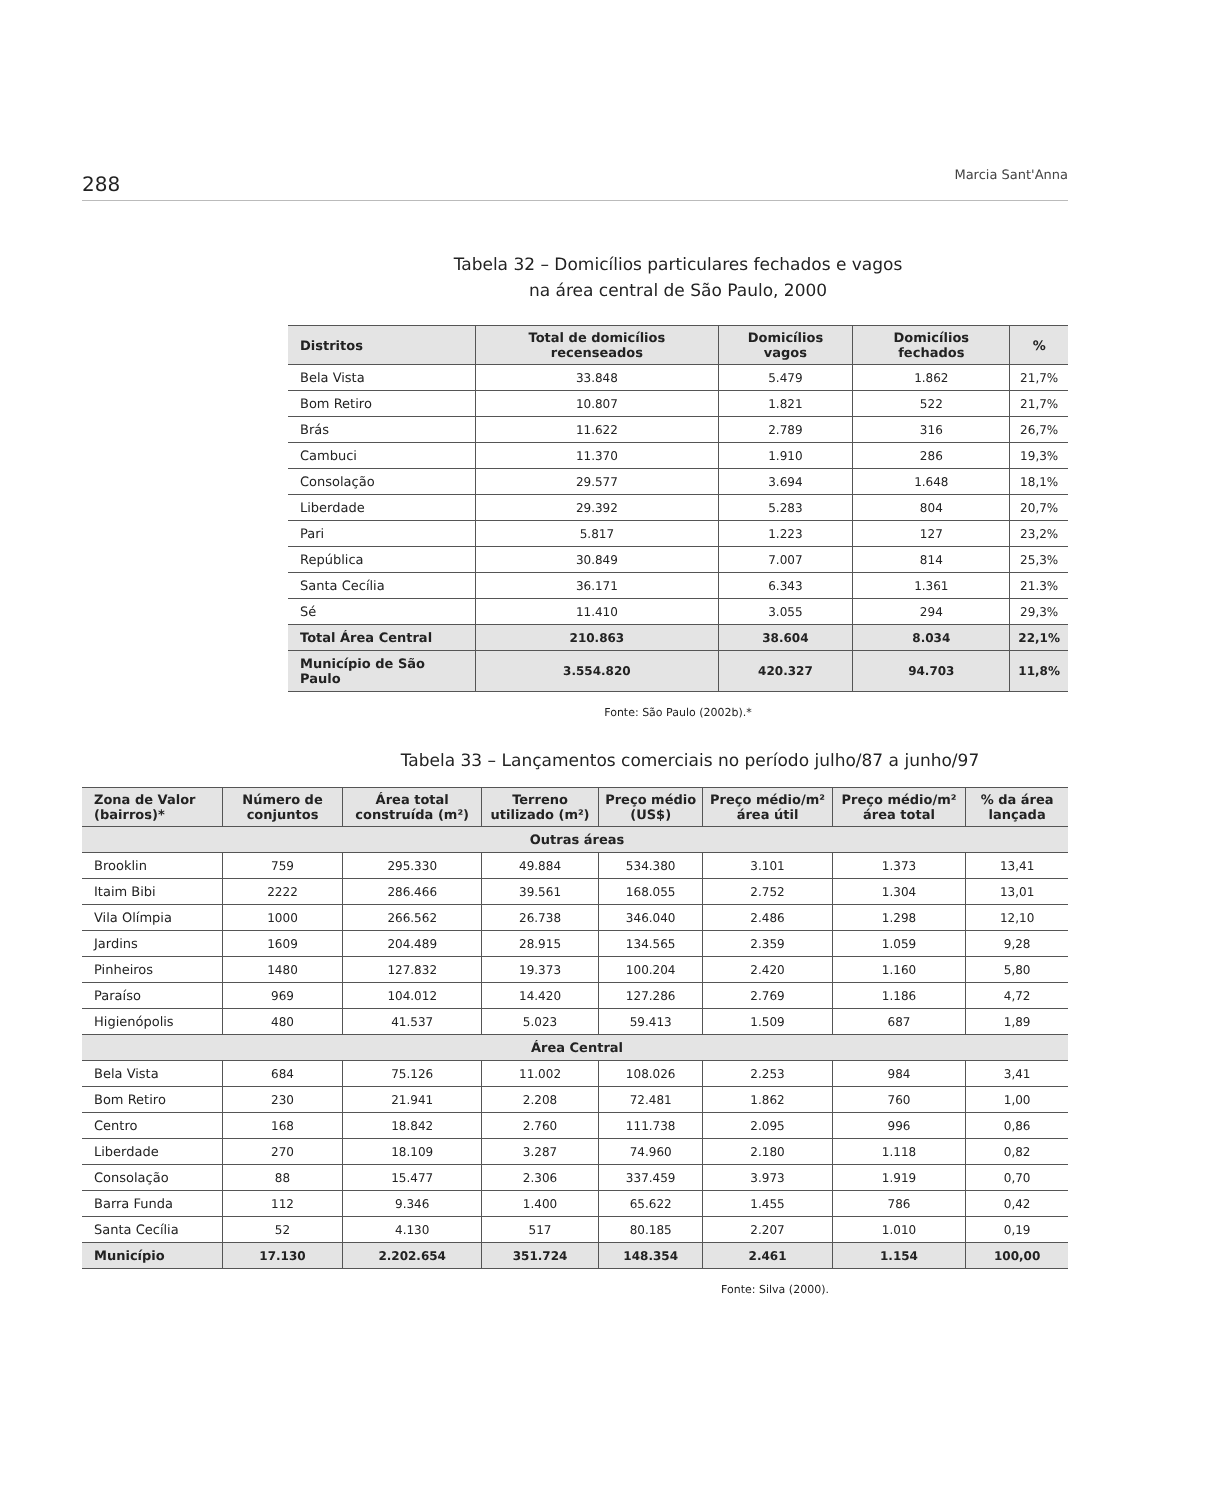288 Marcia Sant'Anna
Tabela 32 – Domicílios particulares fechados e vagos
na área central de São Paulo, 2000
| Distritos | Total de domicílios recenseados | Domicílios vagos | Domicílios fechados | % |
| --- | --- | --- | --- | --- |
| Bela Vista | 33.848 | 5.479 | 1.862 | 21,7% |
| Bom Retiro | 10.807 | 1.821 | 522 | 21,7% |
| Brás | 11.622 | 2.789 | 316 | 26,7% |
| Cambuci | 11.370 | 1.910 | 286 | 19,3% |
| Consolação | 29.577 | 3.694 | 1.648 | 18,1% |
| Liberdade | 29.392 | 5.283 | 804 | 20,7% |
| Pari | 5.817 | 1.223 | 127 | 23,2% |
| República | 30.849 | 7.007 | 814 | 25,3% |
| Santa Cecília | 36.171 | 6.343 | 1.361 | 21.3% |
| Sé | 11.410 | 3.055 | 294 | 29,3% |
| Total Área Central | 210.863 | 38.604 | 8.034 | 22,1% |
| Município de São Paulo | 3.554.820 | 420.327 | 94.703 | 11,8% |
Fonte: São Paulo (2002b).*
Tabela 33 – Lançamentos comerciais no período julho/87 a junho/97
| Zona de Valor (bairros)* | Número de conjuntos | Área total construída (m²) | Terreno utilizado (m²) | Preço médio (US$) | Preço médio/m² área útil | Preço médio/m² área total | % da área lançada |
| --- | --- | --- | --- | --- | --- | --- | --- |
| Outras áreas | | | | | | | |
| Brooklin | 759 | 295.330 | 49.884 | 534.380 | 3.101 | 1.373 | 13,41 |
| Itaim Bibi | 2222 | 286.466 | 39.561 | 168.055 | 2.752 | 1.304 | 13,01 |
| Vila Olímpia | 1000 | 266.562 | 26.738 | 346.040 | 2.486 | 1.298 | 12,10 |
| Jardins | 1609 | 204.489 | 28.915 | 134.565 | 2.359 | 1.059 | 9,28 |
| Pinheiros | 1480 | 127.832 | 19.373 | 100.204 | 2.420 | 1.160 | 5,80 |
| Paraíso | 969 | 104.012 | 14.420 | 127.286 | 2.769 | 1.186 | 4,72 |
| Higienópolis | 480 | 41.537 | 5.023 | 59.413 | 1.509 | 687 | 1,89 |
| Área Central | | | | | | | |
| Bela Vista | 684 | 75.126 | 11.002 | 108.026 | 2.253 | 984 | 3,41 |
| Bom Retiro | 230 | 21.941 | 2.208 | 72.481 | 1.862 | 760 | 1,00 |
| Centro | 168 | 18.842 | 2.760 | 111.738 | 2.095 | 996 | 0,86 |
| Liberdade | 270 | 18.109 | 3.287 | 74.960 | 2.180 | 1.118 | 0,82 |
| Consolação | 88 | 15.477 | 2.306 | 337.459 | 3.973 | 1.919 | 0,70 |
| Barra Funda | 112 | 9.346 | 1.400 | 65.622 | 1.455 | 786 | 0,42 |
| Santa Cecília | 52 | 4.130 | 517 | 80.185 | 2.207 | 1.010 | 0,19 |
| Município | 17.130 | 2.202.654 | 351.724 | 148.354 | 2.461 | 1.154 | 100,00 |
Fonte: Silva (2000).